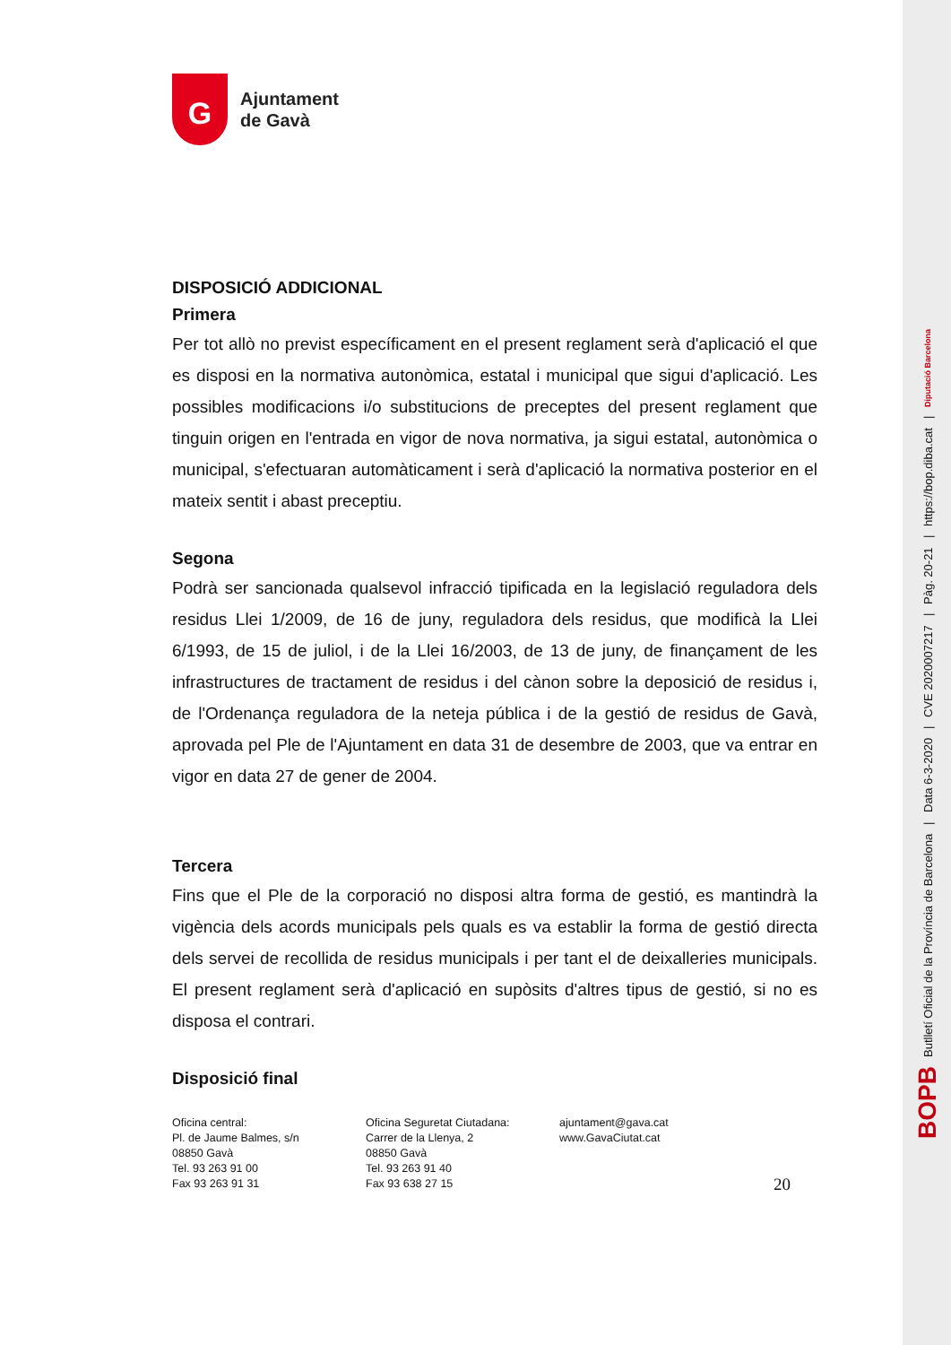BOPB Butlletí Oficial de la Província de Barcelona | Data 6-3-2020 | CVE 2020007217 | Pàg. 20-21 | https://bop.diba.cat | Diputació Barcelona
G
Ajuntament
de Gavà
DISPOSICIÓ ADDICIONAL
Primera
Per tot allò no previst específicament en el present reglament serà d'aplicació el que es disposi en la normativa autonòmica, estatal i municipal que sigui d'aplicació. Les possibles modificacions i/o substitucions de preceptes del present reglament que tinguin origen en l'entrada en vigor de nova normativa, ja sigui estatal, autonòmica o municipal, s'efectuaran automàticament i serà d'aplicació la normativa posterior en el mateix sentit i abast preceptiu.
Segona
Podrà ser sancionada qualsevol infracció tipificada en la legislació reguladora dels residus Llei 1/2009, de 16 de juny, reguladora dels residus, que modificà la Llei 6/1993, de 15 de juliol, i de la Llei 16/2003, de 13 de juny, de finançament de les infrastructures de tractament de residus i del cànon sobre la deposició de residus i, de l'Ordenança reguladora de la neteja pública i de la gestió de residus de Gavà, aprovada pel Ple de l'Ajuntament en data 31 de desembre de 2003, que va entrar en vigor en data 27 de gener de 2004.
Tercera
Fins que el Ple de la corporació no disposi altra forma de gestió, es mantindrà la vigència dels acords municipals pels quals es va establir la forma de gestió directa dels servei de recollida de residus municipals i per tant el de deixalleries municipals. El present reglament serà d'aplicació en supòsits d'altres tipus de gestió, si no es disposa el contrari.
Disposició final
Oficina central:
Pl. de Jaume Balmes, s/n
08850 Gavà
Tel. 93 263 91 00
Fax 93 263 91 31
Oficina Seguretat Ciutadana:
Carrer de la Llenya, 2
08850 Gavà
Tel. 93 263 91 40
Fax 93 638 27 15
ajuntament@gava.cat
www.GavaCiutat.cat
20